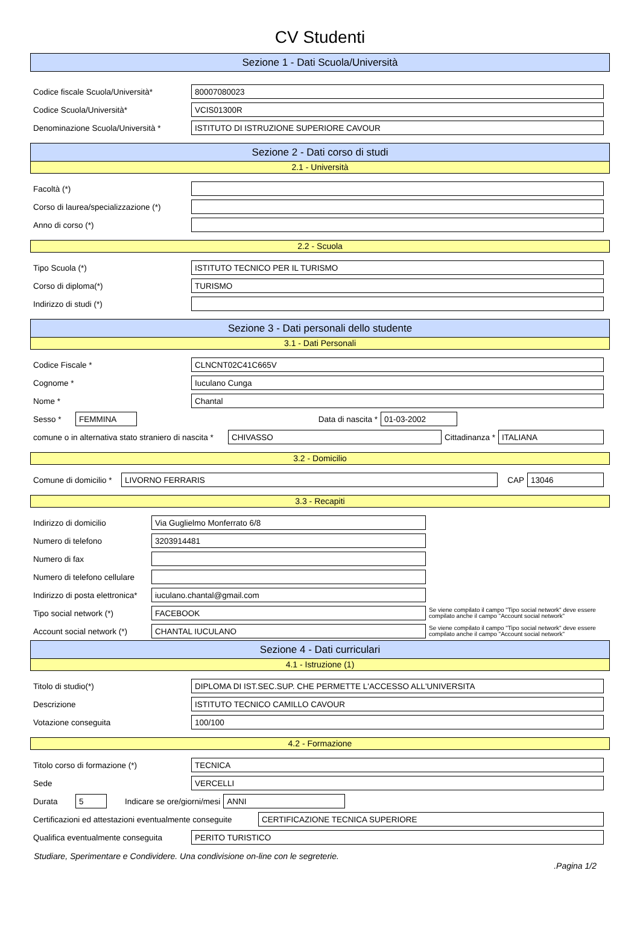CV Studenti
Sezione 1 - Dati Scuola/Università
Codice fiscale Scuola/Università* 80007080023
Codice Scuola/Università* VCIS01300R
Denominazione Scuola/Università * ISTITUTO DI ISTRUZIONE SUPERIORE CAVOUR
Sezione 2 - Dati corso di studi
2.1 - Università
Facoltà (*)
Corso di laurea/specializzazione (*)
Anno di corso (*)
2.2 - Scuola
Tipo Scuola (*) ISTITUTO TECNICO PER IL TURISMO
Corso di diploma(*) TURISMO
Indirizzo di studi (*)
Sezione 3 - Dati personali dello studente
3.1 - Dati Personali
Codice Fiscale * CLNCNT02C41C665V
Cognome * Iuculano Cunga
Nome * Chantal
Sesso * FEMMINA Data di nascita * 01-03-2002
comune o in alternativa stato straniero di nascita * CHIVASSO Cittadinanza * ITALIANA
3.2 - Domicilio
Comune di domicilio * LIVORNO FERRARIS CAP 13046
3.3 - Recapiti
Indirizzo di domicilio Via Guglielmo Monferrato 6/8
Numero di telefono 3203914481
Numero di fax
Numero di telefono cellulare
Indirizzo di posta elettronica* iuculano.chantal@gmail.com
Tipo social network (*) FACEBOOK Se viene compilato il campo "Tipo social network" deve essere compilato anche il campo "Account social network"
Account social network (*) CHANTAL IUCULANO Se viene compilato il campo "Tipo social network" deve essere compilato anche il campo "Account social network"
Sezione 4 - Dati curriculari
4.1 - Istruzione (1)
Titolo di studio(*) DIPLOMA DI IST.SEC.SUP. CHE PERMETTE L'ACCESSO ALL'UNIVERSITA
Descrizione ISTITUTO TECNICO CAMILLO CAVOUR
Votazione conseguita 100/100
4.2 - Formazione
Titolo corso di formazione (*) TECNICA
Sede VERCELLI
Durata 5 Indicare se ore/giorni/mesi ANNI
Certificazioni ed attestazioni eventualmente conseguite CERTIFICAZIONE TECNICA SUPERIORE
Qualifica eventualmente conseguita PERITO TURISTICO
Studiare, Sperimentare e Condividere. Una condivisione on-line con le segreterie.
.Pagina 1/2